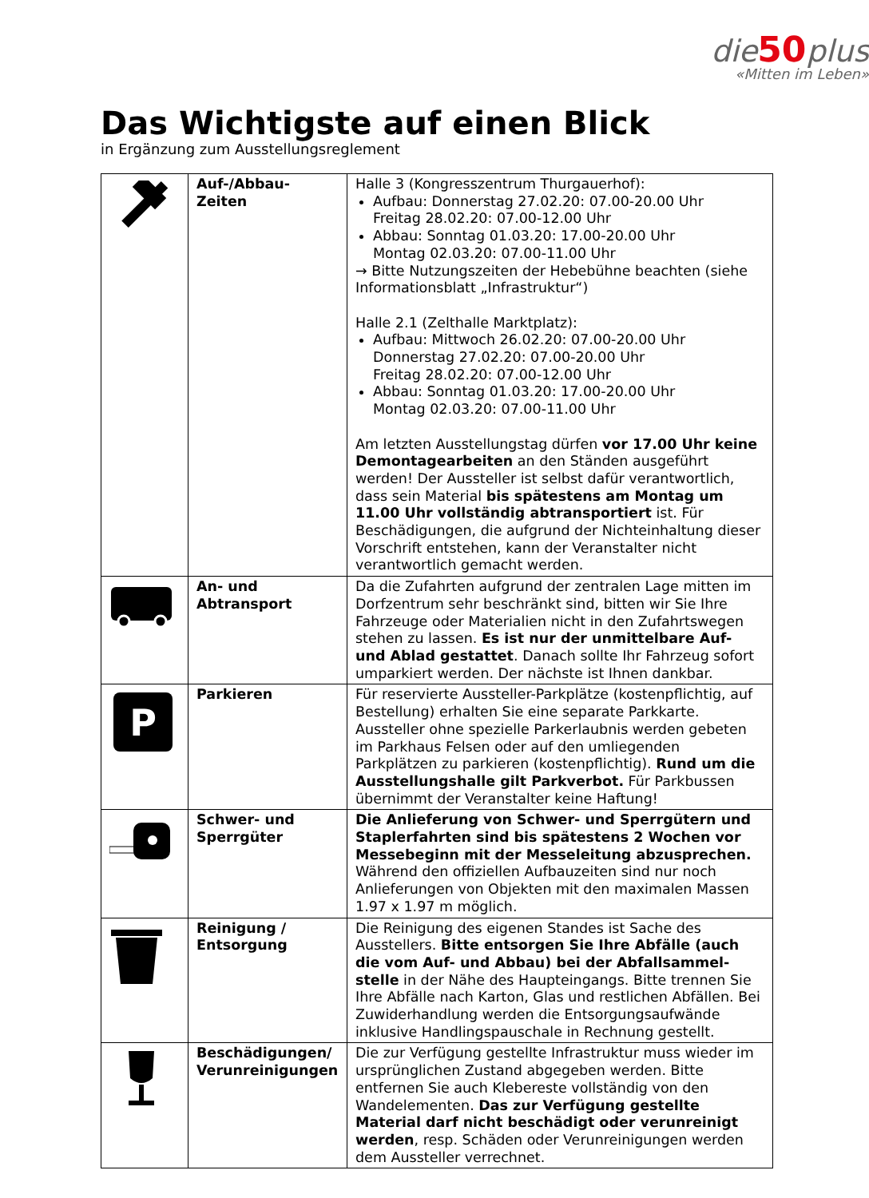die 50 plus
«Mitten im Leben»
Das Wichtigste auf einen Blick
in Ergänzung zum Ausstellungsreglement
| | Auf-/Abbau- Zeiten | Halle 3 (Kongresszentrum Thurgauerhof): Aufbau: Donnerstag 27.02.20: 07.00-20.00 Uhr Freitag 28.02.20: 07.00-12.00 Uhr Abbau: Sonntag 01.03.20: 17.00-20.00 Uhr Montag 02.03.20: 07.00-11.00 Uhr → Bitte Nutzungszeiten der Hebebühne beachten (siehe Informationsblatt „Infrastruktur“) Halle 2.1 (Zelthalle Marktplatz): Aufbau: Mittwoch 26.02.20: 07.00-20.00 Uhr Donnerstag 27.02.20: 07.00-20.00 Uhr Freitag 28.02.20: 07.00-12.00 Uhr Abbau: Sonntag 01.03.20: 17.00-20.00 Uhr Montag 02.03.20: 07.00-11.00 Uhr Am letzten Ausstellungstag dürfen vor 17.00 Uhr keine Demontagearbeiten an den Ständen ausgeführt werden! Der Aussteller ist selbst dafür verantwortlich, dass sein Material bis spätestens am Montag um 11.00 Uhr vollständig abtransportiert ist. Für Beschädigungen, die aufgrund der Nichteinhaltung dieser Vorschrift entstehen, kann der Veranstalter nicht verantwortlich gemacht werden. |
| | An- und Abtransport | Da die Zufahrten aufgrund der zentralen Lage mitten im Dorfzentrum sehr beschränkt sind, bitten wir Sie Ihre Fahrzeuge oder Materialien nicht in den Zufahrtswegen stehen zu lassen. Es ist nur der unmittelbare Auf- und Ablad gestattet . Danach sollte Ihr Fahrzeug sofort umparkiert werden. Der nächste ist Ihnen dankbar. |
| P | Parkieren | Für reservierte Aussteller-Parkplätze (kostenpflichtig, auf Bestellung) erhalten Sie eine separate Parkkarte. Aussteller ohne spezielle Parkerlaubnis werden gebeten im Parkhaus Felsen oder auf den umliegenden Parkplätzen zu parkieren (kostenpflichtig). Rund um die Ausstellungshalle gilt Parkverbot. Für Parkbussen übernimmt der Veranstalter keine Haftung! |
| | Schwer- und Sperrgüter | Die Anlieferung von Schwer- und Sperrgütern und Staplerfahrten sind bis spätestens 2 Wochen vor Messebeginn mit der Messeleitung abzusprechen. Während den offiziellen Aufbauzeiten sind nur noch Anlieferungen von Objekten mit den maximalen Massen 1.97 x 1.97 m möglich. |
| | Reinigung / Entsorgung | Die Reinigung des eigenen Standes ist Sache des Ausstellers. Bitte entsorgen Sie Ihre Abfälle (auch die vom Auf- und Abbau) bei der Abfallsammel-stelle in der Nähe des Haupteingangs. Bitte trennen Sie Ihre Abfälle nach Karton, Glas und restlichen Abfällen. Bei Zuwiderhandlung werden die Entsorgungsaufwände inklusive Handlingspauschale in Rechnung gestellt. |
| | Beschädigungen/ Verunreinigungen | Die zur Verfügung gestellte Infrastruktur muss wieder im ursprünglichen Zustand abgegeben werden. Bitte entfernen Sie auch Klebereste vollständig von den Wandelementen. Das zur Verfügung gestellte Material darf nicht beschädigt oder verunreinigt werden , resp. Schäden oder Verunreinigungen werden dem Aussteller verrechnet. |